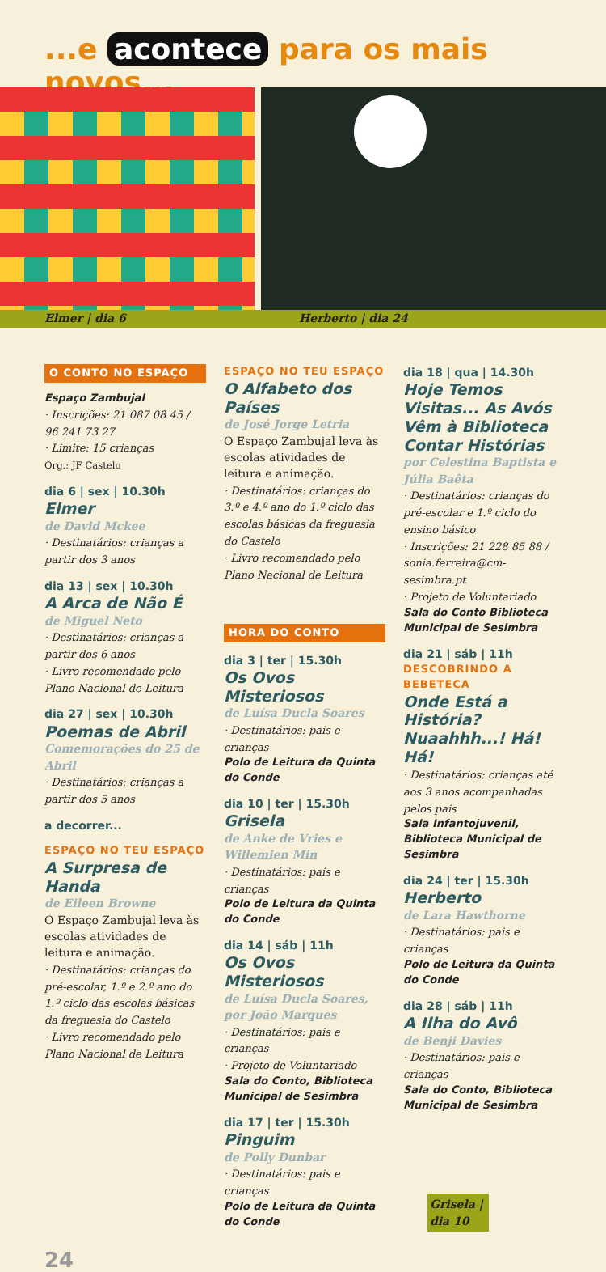...e acontece para os mais novos...
Elmer | dia 6 Herberto | dia 24
O CONTO NO ESPAÇO
Espaço Zambujal
· Inscrições: 21 087 08 45 / 96 241 73 27
· Limite: 15 crianças
Org.: JF Castelo
dia 6 | sex | 10.30h
Elmer
de David Mckee
· Destinatários: crianças a partir dos 3 anos
dia 13 | sex | 10.30h
A Arca de Não É
de Miguel Neto
· Destinatários: crianças a partir dos 6 anos
· Livro recomendado pelo Plano Nacional de Leitura
dia 27 | sex | 10.30h
Poemas de Abril
Comemorações do 25 de Abril
· Destinatários: crianças a partir dos 5 anos
a decorrer...
ESPAÇO NO TEU ESPAÇO
A Surpresa de Handa
de Eileen Browne
O Espaço Zambujal leva às escolas atividades de leitura e animação.
· Destinatários: crianças do pré-escolar, 1.º e 2.º ano do 1.º ciclo das escolas básicas da freguesia do Castelo
· Livro recomendado pelo Plano Nacional de Leitura
ESPAÇO NO TEU ESPAÇO
O Alfabeto dos Países
de José Jorge Letria
O Espaço Zambujal leva às escolas atividades de leitura e animação.
· Destinatários: crianças do 3.º e 4.º ano do 1.º ciclo das escolas básicas da freguesia do Castelo
· Livro recomendado pelo Plano Nacional de Leitura
HORA DO CONTO
dia 3 | ter | 15.30h
Os Ovos Misteriosos
de Luísa Ducla Soares
· Destinatários: pais e crianças
Polo de Leitura da Quinta do Conde
dia 10 | ter | 15.30h
Grisela
de Anke de Vries e Willemien Min
· Destinatários: pais e crianças
Polo de Leitura da Quinta do Conde
dia 14 | sáb | 11h
Os Ovos Misteriosos
de Luísa Ducla Soares, por João Marques
· Destinatários: pais e crianças
· Projeto de Voluntariado
Sala do Conto, Biblioteca Municipal de Sesimbra
dia 17 | ter | 15.30h
Pinguim
de Polly Dunbar
· Destinatários: pais e crianças
Polo de Leitura da Quinta do Conde
dia 18 | qua | 14.30h
Hoje Temos Visitas... As Avós Vêm à Biblioteca Contar Histórias
por Celestina Baptista e Júlia Baêta
· Destinatários: crianças do pré-escolar e 1.º ciclo do ensino básico
· Inscrições: 21 228 85 88 / sonia.ferreira@cm-sesimbra.pt
· Projeto de Voluntariado
Sala do Conto Biblioteca Municipal de Sesimbra
dia 21 | sáb | 11h
DESCOBRINDO A BEBETECA
Onde Está a História? Nuaahhh...! Há! Há!
· Destinatários: crianças até aos 3 anos acompanhadas pelos pais
Sala Infantojuvenil, Biblioteca Municipal de Sesimbra
dia 24 | ter | 15.30h
Herberto
de Lara Hawthorne
· Destinatários: pais e crianças
Polo de Leitura da Quinta do Conde
dia 28 | sáb | 11h
A Ilha do Avô
de Benji Davies
· Destinatários: pais e crianças
Sala do Conto, Biblioteca Municipal de Sesimbra
Grisela | dia 10
24